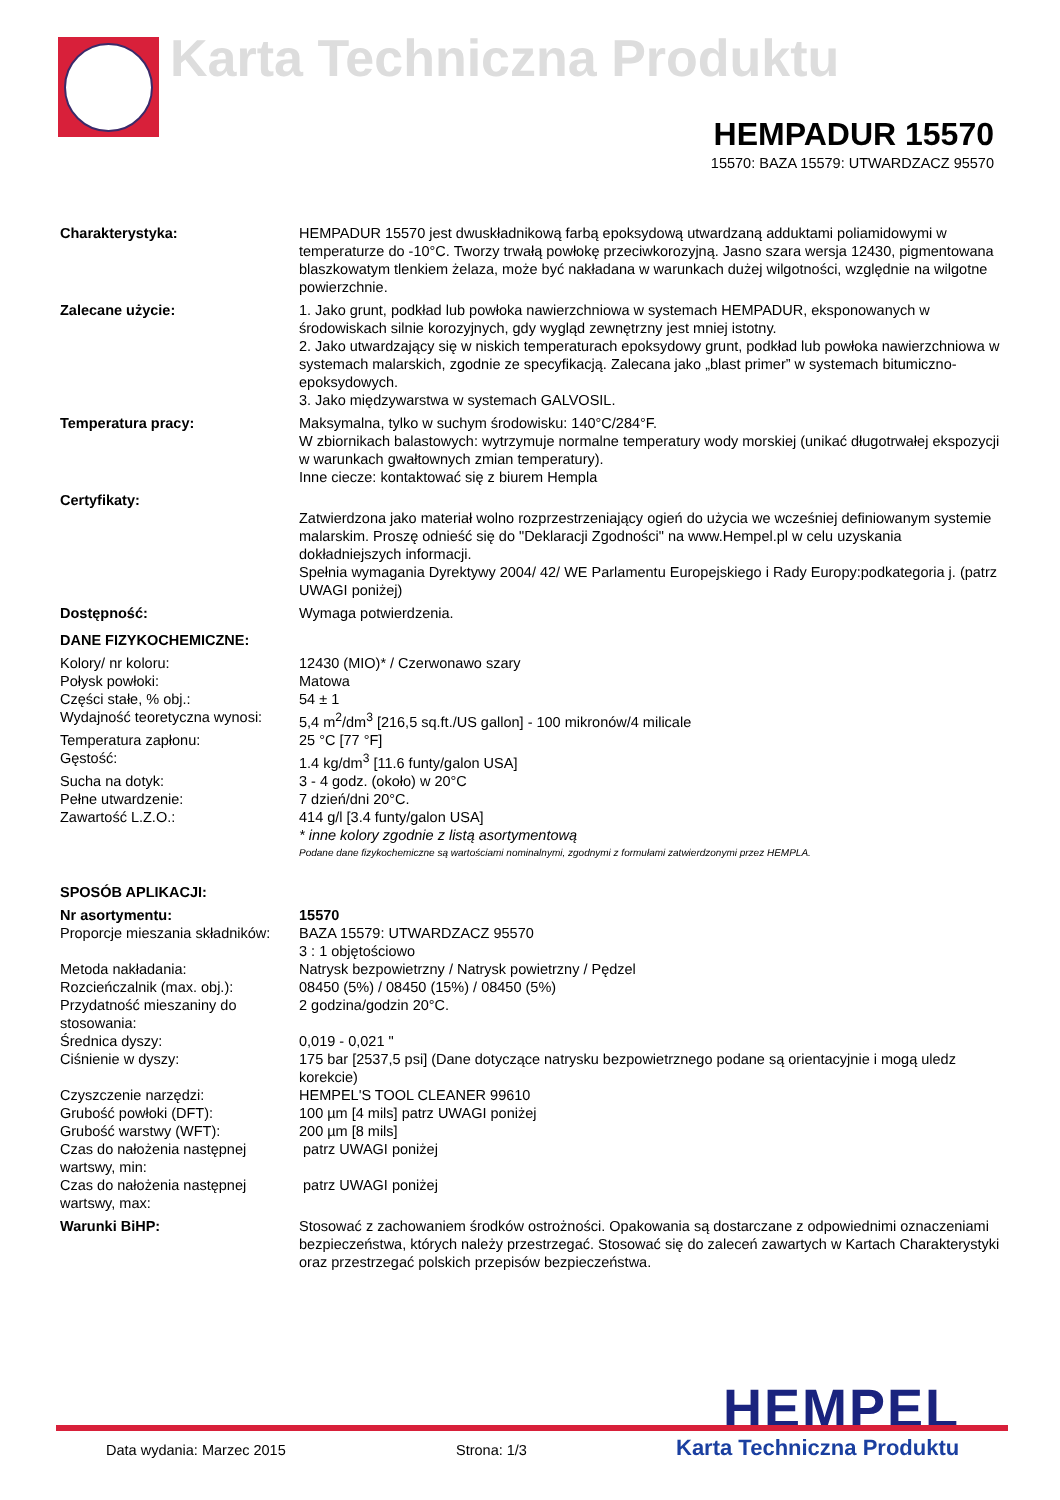Karta Techniczna Produktu
HEMPADUR 15570
15570: BAZA 15579: UTWARDZACZ 95570
| Charakterystyka: | HEMPADUR 15570 jest dwuskładnikową farbą epoksydową utwardzaną adduktami poliamidowymi w temperaturze do -10°C. Tworzy trwałą powłokę przeciwkorozyjną. Jasno szara wersja 12430, pigmentowana blaszkowatym tlenkiem żelaza, może być nakładana w warunkach dużej wilgotności, względnie na wilgotne powierzchnie. |
| Zalecane użycie: | 1. Jako grunt, podkład lub powłoka nawierzchniowa w systemach HEMPADUR, eksponowanych w środowiskach silnie korozyjnych, gdy wygląd zewnętrzny jest mniej istotny. 2. Jako utwardzający się w niskich temperaturach epoksydowy grunt, podkład lub powłoka nawierzchniowa w systemach malarskich, zgodnie ze specyfikacją. Zalecana jako „blast primer” w systemach bitumiczno-epoksydowych. 3. Jako międzywarstwa w systemach GALVOSIL. |
| Temperatura pracy: | Maksymalna, tylko w suchym środowisku: 140°C/284°F. W zbiornikach balastowych: wytrzymuje normalne temperatury wody morskiej (unikać długotrwałej ekspozycji w warunkach gwałtownych zmian temperatury). Inne ciecze: kontaktować się z biurem Hempla |
| Certyfikaty: | Zatwierdzona jako materiał wolno rozprzestrzeniający ogień do użycia we wcześniej definiowanym systemie malarskim. Proszę odnieść się do "Deklaracji Zgodności" na www.Hempel.pl w celu uzyskania dokładniejszych informacji. Spełnia wymagania Dyrektywy 2004/ 42/ WE Parlamentu Europejskiego i Rady Europy:podkategoria j. (patrz UWAGI poniżej) |
| Dostępność: | Wymaga potwierdzenia. |
DANE FIZYKOCHEMICZNE:
| Kolory/ nr koloru: | 12430 (MIO)* / Czerwonawo szary |
| Połysk powłoki: | Matowa |
| Części stałe, % obj.: | 54 ± 1 |
| Wydajność teoretyczna wynosi: | 5,4 m<sup>2</sup>/dm<sup>3</sup> [216,5 sq.ft./US gallon] - 100 mikronów/4 milicale |
| Temperatura zapłonu: | 25 °C [77 °F] |
| Gęstość: | 1.4 kg/dm<sup>3</sup> [11.6 funty/galon USA] |
| Sucha na dotyk: | 3 - 4 godz. (około) w 20°C |
| Pełne utwardzenie: | 7 dzień/dni 20°C. |
| Zawartość L.Z.O.: | 414 g/l [3.4 funty/galon USA] |
| | * inne kolory zgodnie z listą asortymentową |
| | Podane dane fizykochemiczne są wartościami nominalnymi, zgodnymi z formułami zatwierdzonymi przez HEMPLA. |
SPOSÓB APLIKACJI:
| Nr asortymentu: | 15570 |
| Proporcje mieszania składników: | BAZA 15579: UTWARDZACZ 95570 3 : 1 objętościowo |
| Metoda nakładania: | Natrysk bezpowietrzny / Natrysk powietrzny / Pędzel |
| Rozcieńczalnik (max. obj.): | 08450 (5%) / 08450 (15%) / 08450 (5%) |
| Przydatność mieszaniny do stosowania: | 2 godzina/godzin 20°C. |
| Średnica dyszy: | 0,019 - 0,021 " |
| Ciśnienie w dyszy: | 175 bar [2537,5 psi] (Dane dotyczące natrysku bezpowietrznego podane są orientacyjnie i mogą uledz korekcie) |
| Czyszczenie narzędzi: | HEMPEL'S TOOL CLEANER 99610 |
| Grubość powłoki (DFT): | 100 µm [4 mils] patrz UWAGI poniżej |
| Grubość warstwy (WFT): | 200 µm [8 mils] |
| Czas do nałożenia następnej wartswy, min: | patrz UWAGI poniżej |
| Czas do nałożenia następnej wartswy, max: | patrz UWAGI poniżej |
| Warunki BiHP: | Stosować z zachowaniem środków ostrożności. Opakowania są dostarczane z odpowiednimi oznaczeniami bezpieczeństwa, których należy przestrzegać. Stosować się do zaleceń zawartych w Kartach Charakterystyki oraz przestrzegać polskich przepisów bezpieczeństwa. |
HEMPEL Data wydania: Marzec 2015 Strona: 1/3 Karta Techniczna Produktu